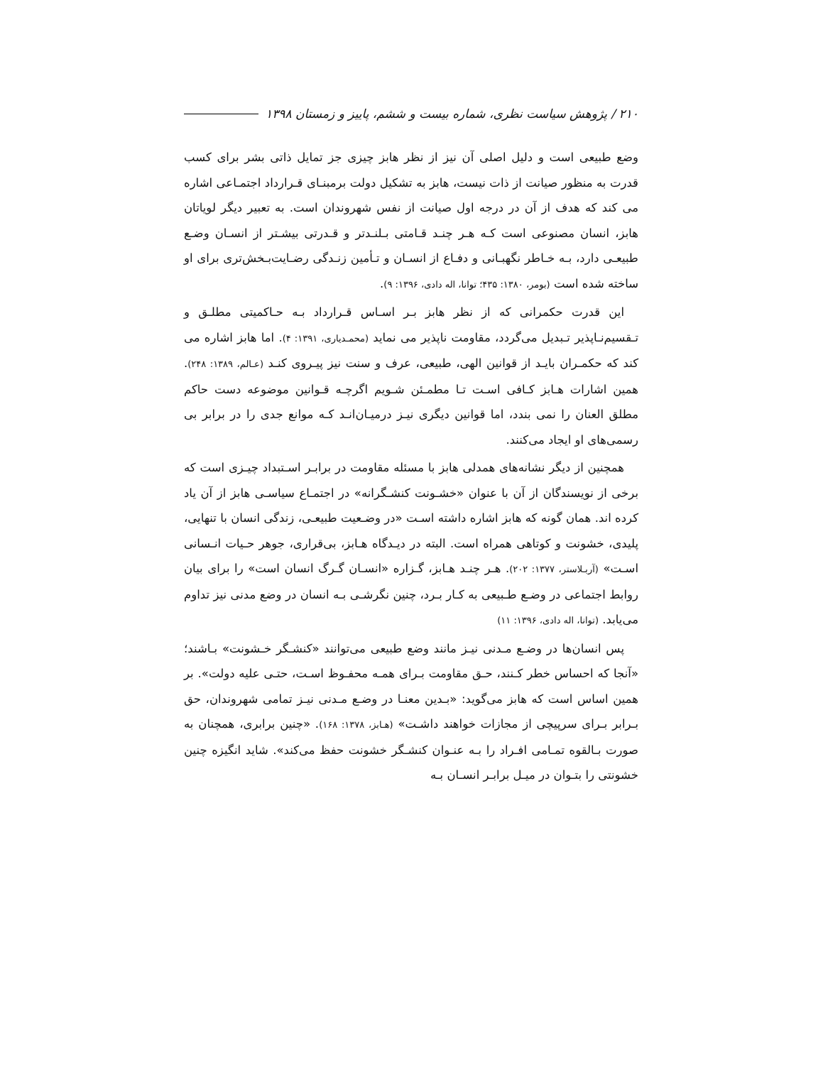۲۱۰ / پژوهش سیاست نظری، شماره بیست و ششم، پاییز و زمستان ۱۳۹۸
وضع طبیعی است و دلیل اصلی آن نیز از نظر هابز چیزی جز تمایل ذاتی بشر برای کسب قدرت به منظور صیانت از ذات نیست، هابز به تشکیل دولت برمبنـای قـرارداد اجتمـاعی اشاره می کند که هدف از آن در درجه اول صیانت از نفس شهروندان است. به تعبیر دیگر لویاتان هابز، انسان مصنوعی است کـه هـر چنـد قـامتی بـلنـدتر و قـدرتی بیشـتر از انسـان وضـع طبیعـی دارد، بـه خـاطر نگهبـانی و دفـاع از انسـان و تـأمین زنـدگی رضـایت‌بـخش‌تری برای او ساخته شده است (بومر، ۱۳۸۰: ۴۳۵؛ توانا، اله دادی، ۱۳۹۶: ۹).
این قدرت حکمرانی که از نظر هابز بـر اسـاس قـرارداد بـه حـاکمیتی مطلـق و تـقسیم‌نـاپذیر تـبدیل می‌گردد، مقاومت ناپذیر می نماید (محمـدیاری، ۱۳۹۱: ۴). اما هابز اشاره می کند که حکمـران بایـد از قوانین الهی، طبیعی، عرف و سنت نیز پیـروی کنـد (عـالم، ۱۳۸۹: ۲۴۸). همین اشارات هـابز کـافی اسـت تـا مطمـئن شـویم اگرچـه قـوانین موضوعه دست حاکم مطلق العنان را نمی بندد، اما قوانین دیگری نیـز درمیـان‌انـد کـه موانع جدی را در برابر بی رسمی‌های او ایجاد می‌کنند.
همچنین از دیگر نشانه‌های همدلی هابز با مسئله مقاومت در برابـر اسـتبداد چیـزی است که برخی از نویسندگان از آن با عنوان «خشـونت کنشـگرانه» در اجتمـاع سیاسـی هابز از آن یاد کرده اند. همان گونه که هابز اشاره داشته اسـت «در وضـعیت طبیعـی، زندگی انسان با تنهایی، پلیدی، خشونت و کوتاهی همراه است. البته در دیـدگاه هـابز، بی‌قراری، جوهر حـیات انـسانی اسـت» (آربـلاستر، ۱۳۷۷: ۲۰۲). هـر چنـد هـابز، گـزاره «انسـان گـرگ انسان است» را برای بیان روابط اجتماعی در وضـع طـبیعی به کـار بـرد، چنین نگرشـی بـه انسان در وضع مدنی نیز تداوم می‌یابد. (توانا، اله دادی، ۱۳۹۶: ۱۱)
پس انسان‌ها در وضـع مـدنی نیـز مانند وضع طبیعی می‌توانند «کنشـگر خـشونت» بـاشند؛ «آنجا که احساس خطر کـنند، حـق مقاومت بـرای همـه محفـوظ اسـت، حتـی علیه دولت». بر همین اساس است که هابز می‌گوید: «بـدین معنـا در وضـع مـدنی نیـز تمامی شهروندان، حق بـرابر بـرای سرپیچی از مجازات خواهند داشـت» (هـابز، ۱۳۷۸: ۱۶۸). «چنین برابری، همچنان به صورت بـالقوه تمـامی افـراد را بـه عنـوان کنشـگر خشونت حفظ می‌کند». شاید انگیزه چنین خشونتی را بتـوان در میـل برابـر انسـان بـه